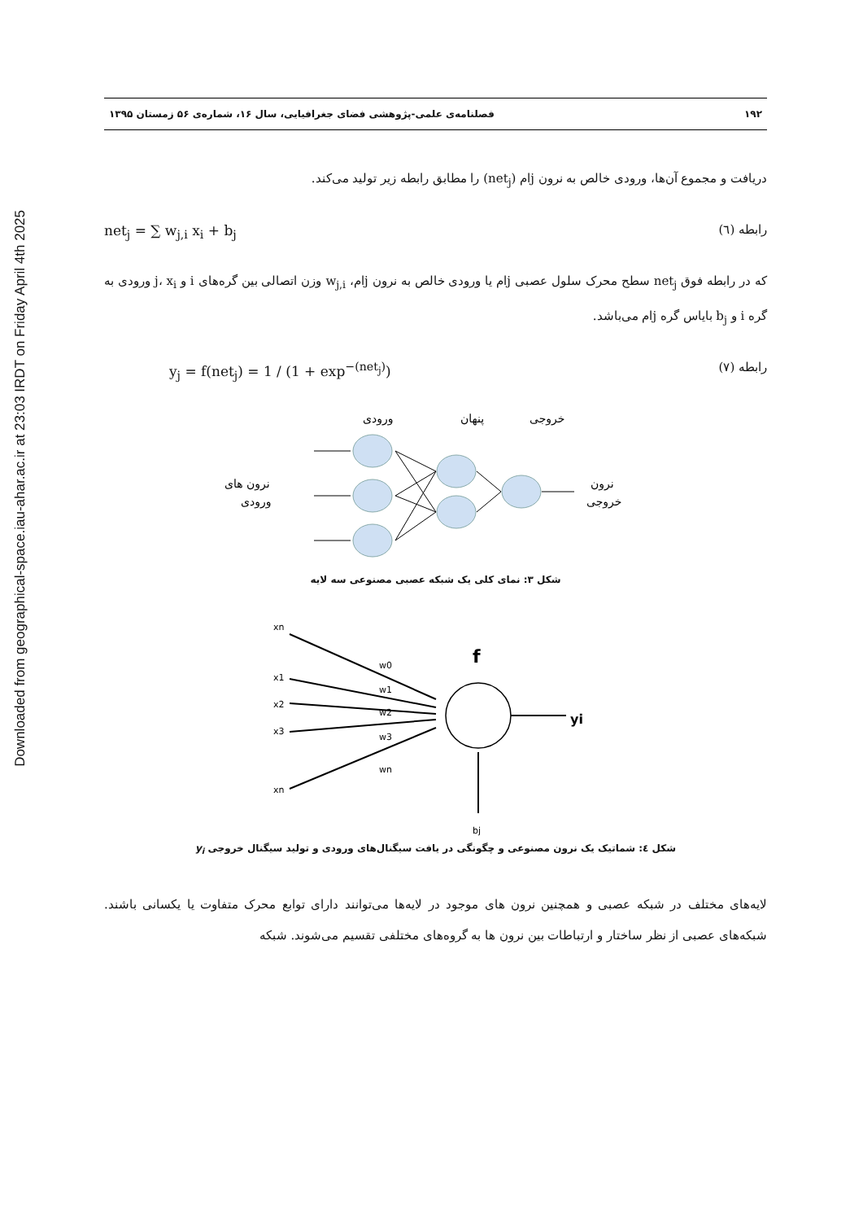Downloaded from geographical-space.iau-ahar.ac.ir at 23:03 IRDT on Friday April 4th 2025
۱۹۲ فصلنامه‌ی علمی-پژوهشی فضای جغرافیایی، سال ۱۶، شماره‌ی ۵۶ زمستان ۱۳۹۵
دریافت و مجموع آن‌ها، ورودی خالص به نرون jام (net<sub>j</sub>) را مطابق رابطه زیر تولید می‌کند.
رابطه (٦) net<sub>j</sub> = ∑ w<sub>j,i</sub> x<sub>i</sub> + b<sub>j</sub>
که در رابطه فوق net<sub>j</sub> سطح محرک سلول عصبی jام یا ورودی خالص به نرون jام، w<sub>j,i</sub> وزن اتصالی بین گره‌های i و j، x<sub>i</sub> ورودی به گره i و b<sub>j</sub> بایاس گره jام می‌باشد.
رابطه (٧) y<sub>j</sub> = f(net<sub>j</sub>) = 1 / (1 + exp<sup>−(net<sub>j</sub>)</sup>)
ورودی
پنهان
خروجی
نرون های
ورودی
نرون
خروجی
شکل ۳: نمای کلی یک شبکه عصبی مصنوعی سه لایه
xn
x1
x2
x3
xn
w0
w1
w2
w3
wn
f
yi
bj
شکل ٤: شماتیک یک نرون مصنوعی و چگونگی در یافت سیگنال‌های ورودی و تولید سیگنال خروجی y<sub>i</sub>
لایه‌های مختلف در شبکه عصبی و همچنین نرون های موجود در لایه‌ها می‌توانند دارای توابع محرک متفاوت یا یکسانی باشند. شبکه‌های عصبی از نظر ساختار و ارتباطات بین نرون ها به گروه‌های مختلفی تقسیم می‌شوند. شبکه